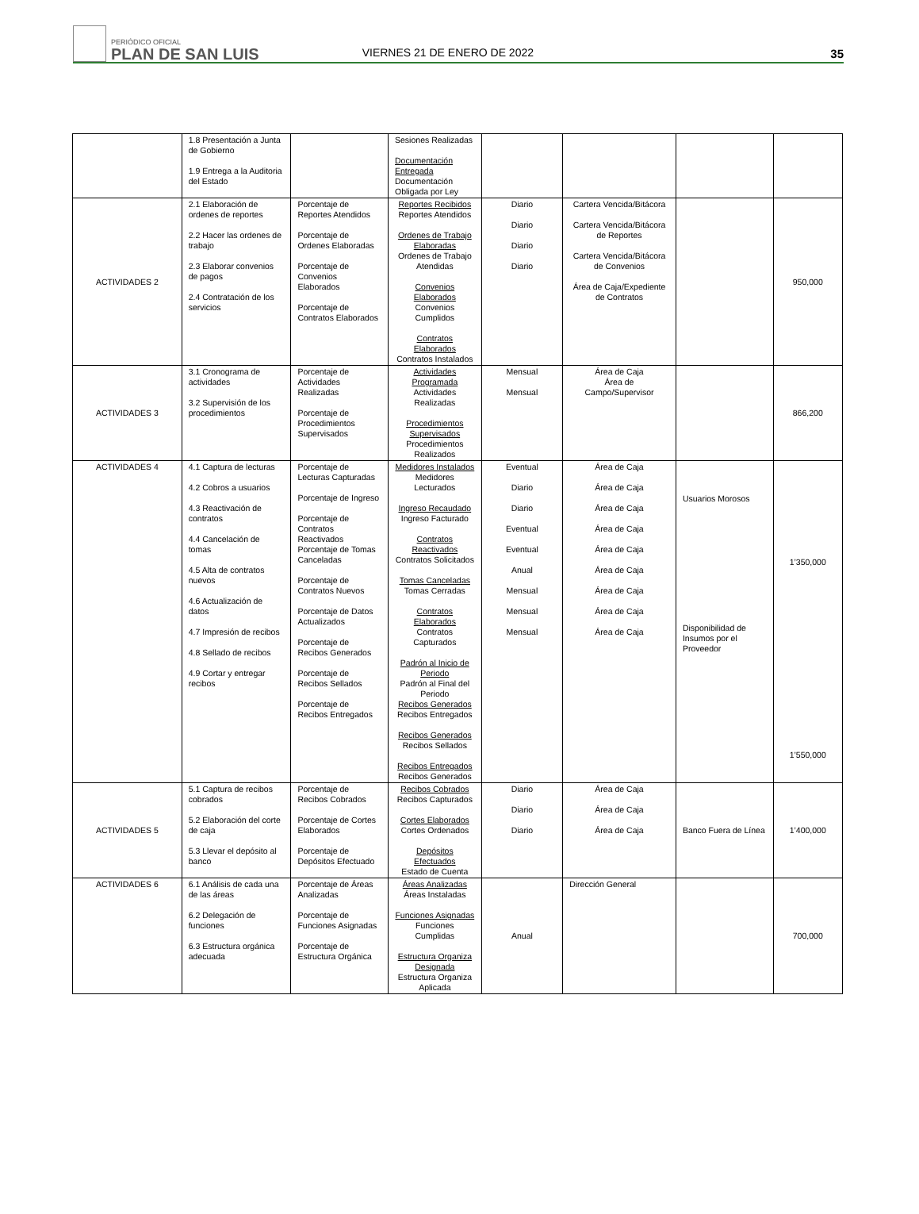PERIÓDICO OFICIAL
PLAN DE SAN LUIS
VIERNES 21 DE ENERO DE 2022
35
| | 1.8 Presentación a Junta de Gobierno 1.9 Entrega a la Auditoria del Estado | | Sesiones Realizadas Documentación Entregada Documentación Obligada por Ley | | | | |
| ACTIVIDADES 2 | 2.1 Elaboración de ordenes de reportes 2.2 Hacer las ordenes de trabajo 2.3 Elaborar convenios de pagos 2.4 Contratación de los servicios | Porcentaje de Reportes Atendidos Porcentaje de Ordenes Elaboradas Porcentaje de Convenios Elaborados Porcentaje de Contratos Elaborados | Reportes Recibidos Reportes Atendidos Ordenes de Trabajo Elaboradas Ordenes de Trabajo Atendidas Convenios Elaborados Convenios Cumplidos Contratos Elaborados Contratos Instalados | Diario Diario Diario Diario | Cartera Vencida/Bitácora Cartera Vencida/Bitácora de Reportes Cartera Vencida/Bitácora de Convenios Área de Caja/Expediente de Contratos | | 950,000 |
| ACTIVIDADES 3 | 3.1 Cronograma de actividades 3.2 Supervisión de los procedimientos | Porcentaje de Actividades Realizadas Porcentaje de Procedimientos Supervisados | Actividades Programada Actividades Realizadas Procedimientos Supervisados Procedimientos Realizados | Mensual Mensual | Área de Caja Área de Campo/Supervisor | | 866,200 |
| ACTIVIDADES 4 | 4.1 Captura de lecturas 4.2 Cobros a usuarios 4.3 Reactivación de contratos 4.4 Cancelación de tomas 4.5 Alta de contratos nuevos 4.6 Actualización de datos 4.7 Impresión de recibos 4.8 Sellado de recibos 4.9 Cortar y entregar recibos | Porcentaje de Lecturas Capturadas Porcentaje de Ingreso Porcentaje de Contratos Reactivados Porcentaje de Tomas Canceladas Porcentaje de Contratos Nuevos Porcentaje de Datos Actualizados Porcentaje de Recibos Generados Porcentaje de Recibos Sellados Porcentaje de Recibos Entregados | Medidores Instalados Medidores Lecturados Ingreso Recaudado Ingreso Facturado Contratos Reactivados Contratos Solicitados Tomas Canceladas Tomas Cerradas Contratos Elaborados Contratos Capturados Padrón al Inicio de Periodo Padrón al Final del Periodo Recibos Generados Recibos Entregados Recibos Generados Recibos Sellados Recibos Entregados Recibos Generados | Eventual Diario Diario Eventual Eventual Anual Mensual Mensual Mensual | Área de Caja Área de Caja Área de Caja Área de Caja Área de Caja Área de Caja Área de Caja Área de Caja Área de Caja | Usuarios Morosos Disponibilidad de Insumos por el Proveedor | 1’350,000 1’550,000 |
| ACTIVIDADES 5 | 5.1 Captura de recibos cobrados 5.2 Elaboración del corte de caja 5.3 Llevar el depósito al banco | Porcentaje de Recibos Cobrados Porcentaje de Cortes Elaborados Porcentaje de Depósitos Efectuado | Recibos Cobrados Recibos Capturados Cortes Elaborados Cortes Ordenados Depósitos Efectuados Estado de Cuenta | Diario Diario Diario | Área de Caja Área de Caja Área de Caja | Banco Fuera de Línea | 1’400,000 |
| ACTIVIDADES 6 | 6.1 Análisis de cada una de las áreas 6.2 Delegación de funciones 6.3 Estructura orgánica adecuada | Porcentaje de Áreas Analizadas Porcentaje de Funciones Asignadas Porcentaje de Estructura Orgánica | Áreas Analizadas Áreas Instaladas Funciones Asignadas Funciones Cumplidas Estructura Organiza Designada Estructura Organiza Aplicada | Anual | Dirección General | | 700,000 |